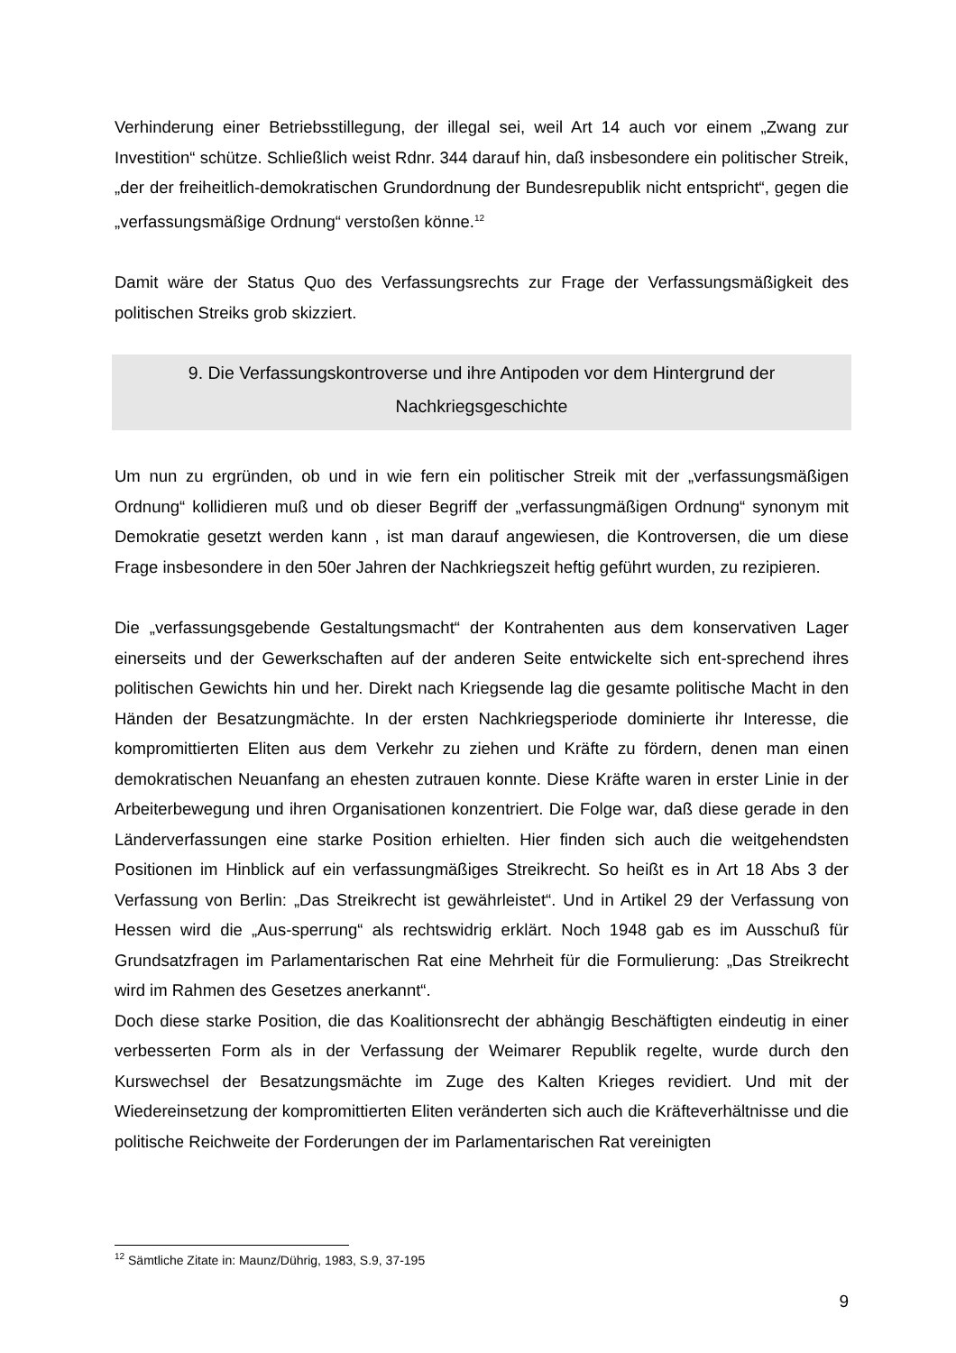Verhinderung einer Betriebsstillegung, der illegal sei, weil Art 14 auch vor einem „Zwang zur Investition“ schütze. Schließlich weist Rdnr. 344 darauf hin, daß insbesondere ein politischer Streik, „der der freiheitlich-demokratischen Grundordnung der Bundesrepublik nicht entspricht“, gegen die „verfassungsmäßige Ordnung“ verstoßen könne.<sup>12</sup>
Damit wäre der Status Quo des Verfassungsrechts zur Frage der Verfassungsmäßigkeit des politischen Streiks grob skizziert.
9. Die Verfassungskontroverse und ihre Antipoden vor dem Hintergrund der Nachkriegsgeschichte
Um nun zu ergründen, ob und in wie fern ein politischer Streik mit der „verfassungsmäßigen Ordnung“ kollidieren muß und ob dieser Begriff der „verfassungmäßigen Ordnung“ synonym mit Demokratie gesetzt werden kann , ist man darauf angewiesen, die Kontroversen, die um diese Frage insbesondere in den 50er Jahren der Nachkriegszeit heftig geführt wurden, zu rezipieren.
Die „verfassungsgebende Gestaltungsmacht“ der Kontrahenten aus dem konservativen Lager einerseits und der Gewerkschaften auf der anderen Seite entwickelte sich ent-sprechend ihres politischen Gewichts hin und her. Direkt nach Kriegsende lag die gesamte politische Macht in den Händen der Besatzungmächte. In der ersten Nachkriegsperiode dominierte ihr Interesse, die kompromittierten Eliten aus dem Verkehr zu ziehen und Kräfte zu fördern, denen man einen demokratischen Neuanfang an ehesten zutrauen konnte. Diese Kräfte waren in erster Linie in der Arbeiterbewegung und ihren Organisationen konzentriert. Die Folge war, daß diese gerade in den Länderverfassungen eine starke Position erhielten. Hier finden sich auch die weitgehendsten Positionen im Hinblick auf ein verfassungmäßiges Streikrecht. So heißt es in Art 18 Abs 3 der Verfassung von Berlin: „Das Streikrecht ist gewährleistet“. Und in Artikel 29 der Verfassung von Hessen wird die „Aus-sperrung“ als rechtswidrig erklärt. Noch 1948 gab es im Ausschuß für Grundsatzfragen im Parlamentarischen Rat eine Mehrheit für die Formulierung: „Das Streikrecht wird im Rahmen des Gesetzes anerkannt“.
Doch diese starke Position, die das Koalitionsrecht der abhängig Beschäftigten eindeutig in einer verbesserten Form als in der Verfassung der Weimarer Republik regelte, wurde durch den Kurswechsel der Besatzungsmächte im Zuge des Kalten Krieges revidiert. Und mit der Wiedereinsetzung der kompromittierten Eliten veränderten sich auch die Kräfteverhältnisse und die politische Reichweite der Forderungen der im Parlamentarischen Rat vereinigten
<sup>12</sup> Sämtliche Zitate in: Maunz/Dührig, 1983, S.9, 37-195
9